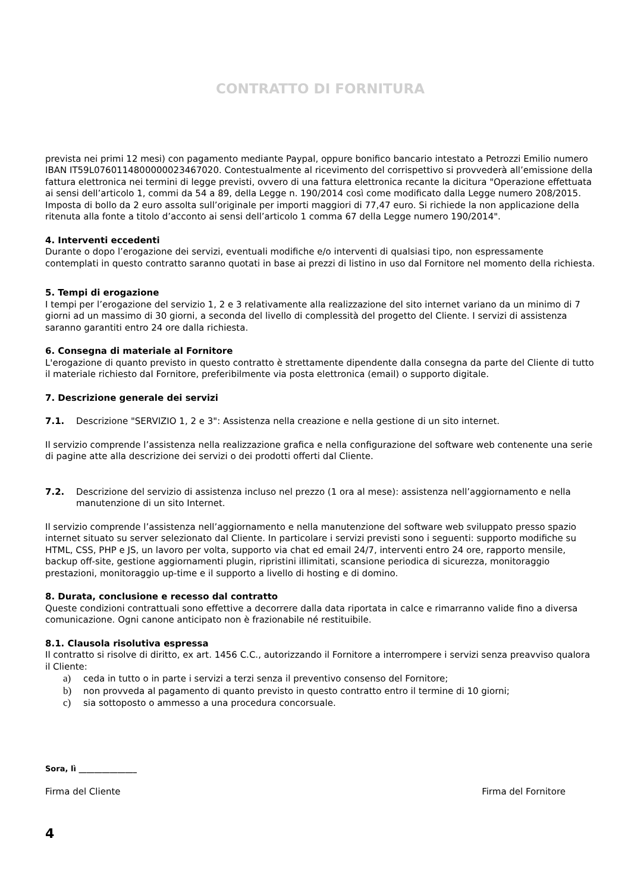CONTRATTO DI FORNITURA
prevista nei primi 12 mesi) con pagamento mediante Paypal, oppure bonifico bancario intestato a Petrozzi Emilio numero IBAN IT59L0760114800000023467020. Contestualmente al ricevimento del corrispettivo si provvederà all’emissione della fattura elettronica nei termini di legge previsti, ovvero di una fattura elettronica recante la dicitura "Operazione effettuata ai sensi dell’articolo 1, commi da 54 a 89, della Legge n. 190/2014 così come modificato dalla Legge numero 208/2015. Imposta di bollo da 2 euro assolta sull’originale per importi maggiori di 77,47 euro. Si richiede la non applicazione della ritenuta alla fonte a titolo d’acconto ai sensi dell’articolo 1 comma 67 della Legge numero 190/2014".
4. Interventi eccedenti
Durante o dopo l’erogazione dei servizi, eventuali modifiche e/o interventi di qualsiasi tipo, non espressamente contemplati in questo contratto saranno quotati in base ai prezzi di listino in uso dal Fornitore nel momento della richiesta.
5. Tempi di erogazione
I tempi per l’erogazione del servizio 1, 2 e 3 relativamente alla realizzazione del sito internet variano da un minimo di 7 giorni ad un massimo di 30 giorni, a seconda del livello di complessità del progetto del Cliente. I servizi di assistenza saranno garantiti entro 24 ore dalla richiesta.
6. Consegna di materiale al Fornitore
L'erogazione di quanto previsto in questo contratto è strettamente dipendente dalla consegna da parte del Cliente di tutto il materiale richiesto dal Fornitore, preferibilmente via posta elettronica (email) o supporto digitale.
7. Descrizione generale dei servizi
7.1. Descrizione "SERVIZIO 1, 2 e 3": Assistenza nella creazione e nella gestione di un sito internet.
Il servizio comprende l’assistenza nella realizzazione grafica e nella configurazione del software web contenente una serie di pagine atte alla descrizione dei servizi o dei prodotti offerti dal Cliente.
7.2. Descrizione del servizio di assistenza incluso nel prezzo (1 ora al mese): assistenza nell’aggiornamento e nella manutenzione di un sito Internet.
Il servizio comprende l’assistenza nell’aggiornamento e nella manutenzione del software web sviluppato presso spazio internet situato su server selezionato dal Cliente. In particolare i servizi previsti sono i seguenti: supporto modifiche su HTML, CSS, PHP e JS, un lavoro per volta, supporto via chat ed email 24/7, interventi entro 24 ore, rapporto mensile, backup off-site, gestione aggiornamenti plugin, ripristini illimitati, scansione periodica di sicurezza, monitoraggio prestazioni, monitoraggio up-time e il supporto a livello di hosting e di domino.
8. Durata, conclusione e recesso dal contratto
Queste condizioni contrattuali sono effettive a decorrere dalla data riportata in calce e rimarranno valide fino a diversa comunicazione. Ogni canone anticipato non è frazionabile né restituibile.
8.1. Clausola risolutiva espressa
Il contratto si risolve di diritto, ex art. 1456 C.C., autorizzando il Fornitore a interrompere i servizi senza preavviso qualora il Cliente:
a) ceda in tutto o in parte i servizi a terzi senza il preventivo consenso del Fornitore;
b) non provveda al pagamento di quanto previsto in questo contratto entro il termine di 10 giorni;
c) sia sottoposto o ammesso a una procedura concorsuale.
Sora, lì _______________
Firma del Cliente Firma del Fornitore
4